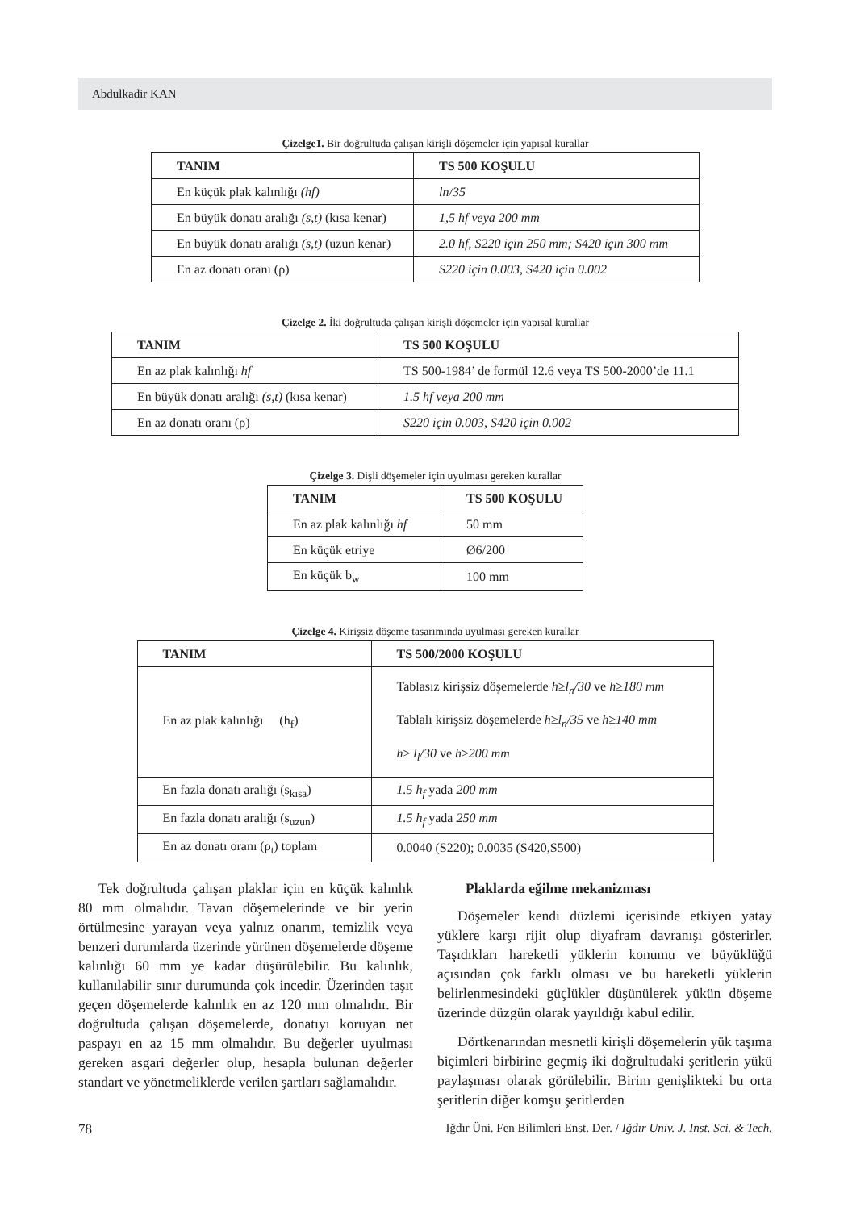Abdulkadir KAN
Çizelge1. Bir doğrultuda çalışan kirişli döşemeler için yapısal kurallar
| TANIM | TS 500 KOŞULU |
| --- | --- |
| En küçük plak kalınlığı (hf) | ln/35 |
| En büyük donatı aralığı (s,t) (kısa kenar) | 1,5 hf veya 200 mm |
| En büyük donatı aralığı (s,t) (uzun kenar) | 2.0 hf, S220 için 250 mm; S420 için 300 mm |
| En az donatı oranı (ρ) | S220 için 0.003, S420 için 0.002 |
Çizelge 2. İki doğrultuda çalışan kirişli döşemeler için yapısal kurallar
| TANIM | TS 500 KOŞULU |
| --- | --- |
| En az plak kalınlığı hf | TS 500-1984’ de formül 12.6 veya TS 500-2000’de 11.1 |
| En büyük donatı aralığı (s,t) (kısa kenar) | 1.5 hf veya 200 mm |
| En az donatı oranı (ρ) | S220 için 0.003, S420 için 0.002 |
Çizelge 3. Dişli döşemeler için uyulması gereken kurallar
| TANIM | TS 500 KOŞULU |
| --- | --- |
| En az plak kalınlığı hf | 50 mm |
| En küçük etriye | Ø6/200 |
| En küçük b<sub>w</sub> | 100 mm |
Çizelge 4. Kirişsiz döşeme tasarımında uyulması gereken kurallar
| TANIM | TS 500/2000 KOŞULU |
| --- | --- |
| En az plak kalınlığı (h<sub>f</sub>) | Tablasız kirişsiz döşemelerde h≥l<sub>n</sub>/30 ve h≥180 mm Tablalı kirişsiz döşemelerde h≥l<sub>n</sub>/35 ve h≥140 mm h≥ l<sub>l</sub>/30 ve h≥200 mm |
| En fazla donatı aralığı (s<sub>kısa</sub>) | 1.5 h<sub>f</sub> yada 200 mm |
| En fazla donatı aralığı (s<sub>uzun</sub>) | 1.5 h<sub>f</sub> yada 250 mm |
| En az donatı oranı (ρ<sub>t</sub>) toplam | 0.0040 (S220); 0.0035 (S420,S500) |
Tek doğrultuda çalışan plaklar için en küçük kalınlık 80 mm olmalıdır. Tavan döşemelerinde ve bir yerin örtülmesine yarayan veya yalnız onarım, temizlik veya benzeri durumlarda üzerinde yürünen döşemelerde döşeme kalınlığı 60 mm ye kadar düşürülebilir. Bu kalınlık, kullanılabilir sınır durumunda çok incedir. Üzerinden taşıt geçen döşemelerde kalınlık en az 120 mm olmalıdır. Bir doğrultuda çalışan döşemelerde, donatıyı koruyan net paspayı en az 15 mm olmalıdır. Bu değerler uyulması gereken asgari değerler olup, hesapla bulunan değerler standart ve yönetmeliklerde verilen şartları sağlamalıdır.
Plaklarda eğilme mekanizması
Döşemeler kendi düzlemi içerisinde etkiyen yatay yüklere karşı rijit olup diyafram davranışı gösterirler. Taşıdıkları hareketli yüklerin konumu ve büyüklüğü açısından çok farklı olması ve bu hareketli yüklerin belirlenmesindeki güçlükler düşünülerek yükün döşeme üzerinde düzgün olarak yayıldığı kabul edilir.
Dörtkenarından mesnetli kirişli döşemelerin yük taşıma biçimleri birbirine geçmiş iki doğrultudaki şeritlerin yükü paylaşması olarak görülebilir. Birim genişlikteki bu orta şeritlerin diğer komşu şeritlerden
78 Iğdır Üni. Fen Bilimleri Enst. Der. / Iğdır Univ. J. Inst. Sci. & Tech.